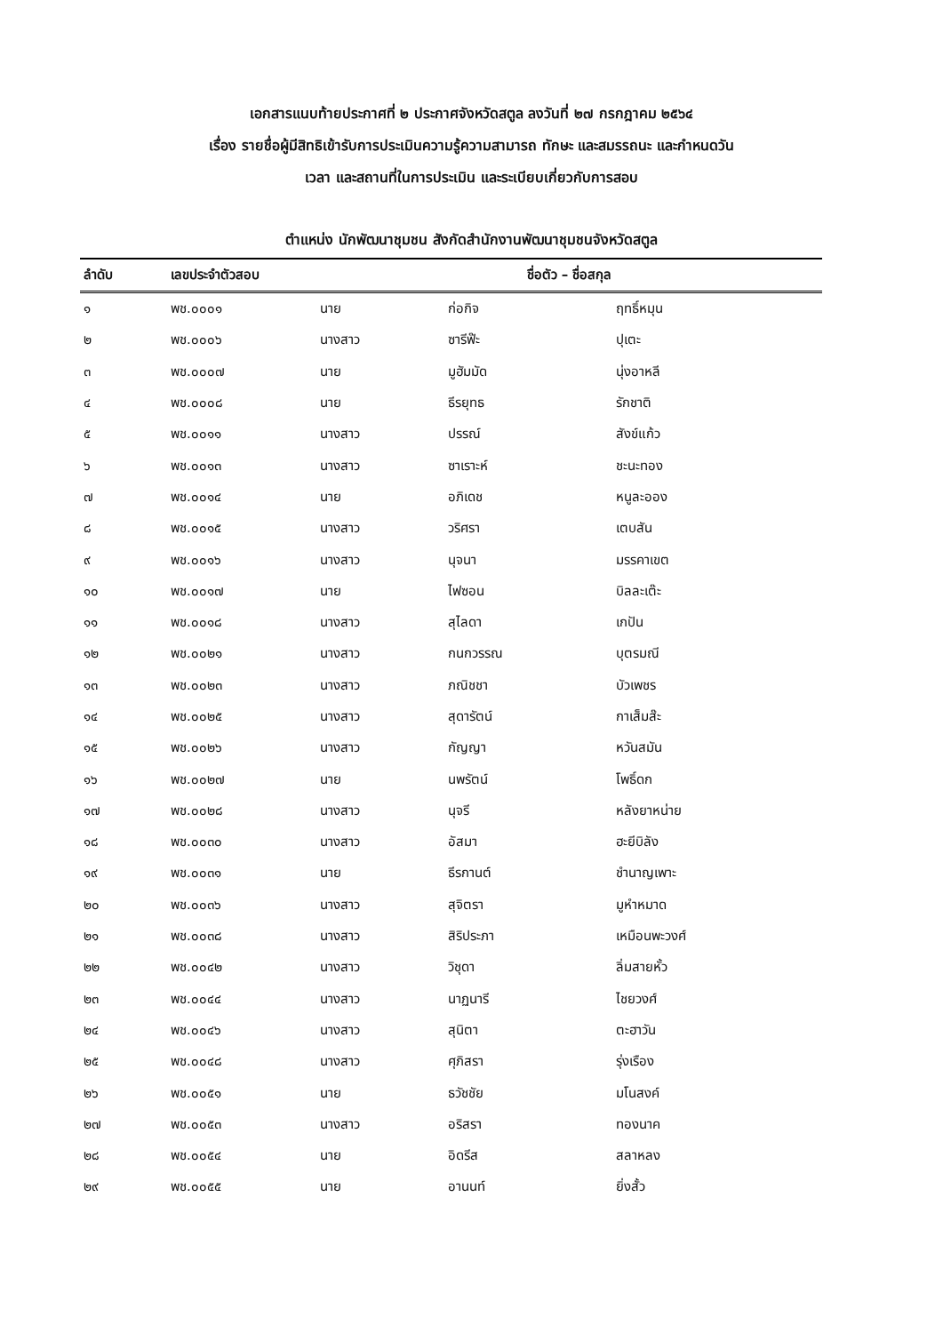เอกสารแนบท้ายประกาศที่ ๒ ประกาศจังหวัดสตูล ลงวันที่ ๒๗ กรกฎาคม ๒๕๖๔
เรื่อง รายชื่อผู้มีสิทธิเข้ารับการประเมินความรู้ความสามารถ ทักษะ และสมรรถนะ และกำหนดวัน
เวลา และสถานที่ในการประเมิน และระเบียบเกี่ยวกับการสอบ
ตำแหน่ง นักพัฒนาชุมชน สังกัดสำนักงานพัฒนาชุมชนจังหวัดสตูล
| ลำดับ | เลขประจำตัวสอบ | ชื่อตัว – ชื่อสกุล | | |
| --- | --- | --- | --- | --- |
| ๑ | พช.๐๐๐๑ | นาย | ก่อกิจ | ฤทธิ์หมุน |
| ๒ | พช.๐๐๐๖ | นางสาว | ซารีฟ๊ะ | ปุเตะ |
| ๓ | พช.๐๐๐๗ | นาย | มูฮัมมัด | นุ่งอาหลี |
| ๔ | พช.๐๐๐๘ | นาย | ธีรยุทธ | รักชาติ |
| ๕ | พช.๐๐๑๑ | นางสาว | ปรรณ์ | สังข์แก้ว |
| ๖ | พช.๐๐๑๓ | นางสาว | ซาเราะห์ | ชะนะทอง |
| ๗ | พช.๐๐๑๔ | นาย | อภิเดช | หนูละออง |
| ๘ | พช.๐๐๑๕ | นางสาว | วริศรา | เตบสัน |
| ๙ | พช.๐๐๑๖ | นางสาว | นุจนา | มรรคาเขต |
| ๑๐ | พช.๐๐๑๗ | นาย | ไฟซอน | บิลละเต๊ะ |
| ๑๑ | พช.๐๐๑๘ | นางสาว | สุไลดา | เกปัน |
| ๑๒ | พช.๐๐๒๑ | นางสาว | กนกวรรณ | บุตรมณี |
| ๑๓ | พช.๐๐๒๓ | นางสาว | ภณิชชา | บัวเพชร |
| ๑๔ | พช.๐๐๒๕ | นางสาว | สุดารัตน์ | กาเส็มส๊ะ |
| ๑๕ | พช.๐๐๒๖ | นางสาว | กัญญา | หวันสมัน |
| ๑๖ | พช.๐๐๒๗ | นาย | นพรัตน์ | โพธิ์ดก |
| ๑๗ | พช.๐๐๒๘ | นางสาว | นุจรี | หลังยาหน่าย |
| ๑๘ | พช.๐๐๓๐ | นางสาว | อัสมา | ฮะยีบิลัง |
| ๑๙ | พช.๐๐๓๑ | นาย | ธีรกานต์ | ชำนาญเพาะ |
| ๒๐ | พช.๐๐๓๖ | นางสาว | สุจิตรา | มูหำหมาด |
| ๒๑ | พช.๐๐๓๘ | นางสาว | สิริประภา | เหมือนพะวงศ์ |
| ๒๒ | พช.๐๐๔๒ | นางสาว | วิชุดา | ลิ่มสายหั้ว |
| ๒๓ | พช.๐๐๔๔ | นางสาว | นาฏนารี | ไชยวงศ์ |
| ๒๔ | พช.๐๐๔๖ | นางสาว | สุนิตา | ตะฮาวัน |
| ๒๕ | พช.๐๐๔๘ | นางสาว | ศุภิสรา | รุ่งเรือง |
| ๒๖ | พช.๐๐๕๑ | นาย | ธวัชชัย | มโนสงค์ |
| ๒๗ | พช.๐๐๕๓ | นางสาว | อริสรา | ทองนาค |
| ๒๘ | พช.๐๐๕๔ | นาย | อิดรีส | สลาหลง |
| ๒๙ | พช.๐๐๕๕ | นาย | อานนท์ | ยิ่งสั้ว |